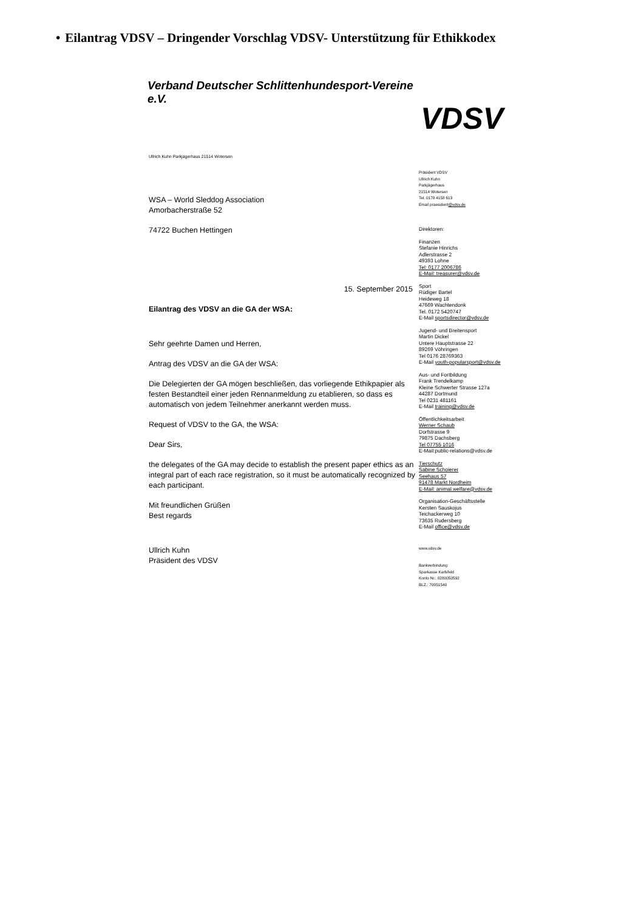• Eilantrag VDSV – Dringender Vorschlag VDSV- Unterstützung für Ethikkodex
Verband Deutscher Schlittenhundesport-Vereine e.V.
VDSV
Ullrich Kuhn Parkjägerhaus 21514 Wotersen
WSA – World Sleddog Association
Amorbacherstraße 52
74722 Buchen Hettingen
15. September 2015
Eilantrag des VDSV an die GA der WSA:
Sehr geehrte Damen und Herren,
Antrag des VDSV an die GA der WSA:
Die Delegierten der GA mögen beschließen, das vorliegende Ethikpapier als festen Bestandteil einer jeden Rennanmeldung zu etablieren, so dass es automatisch von jedem Teilnehmer anerkannt werden muss.
Request of VDSV to the GA, the WSA:
Dear Sirs,
the delegates of the GA may decide to establish the present paper ethics as an integral part of each race registration, so it must be automatically recognized by each participant.
Mit freundlichen Grüßen
Best regards
Ullrich Kuhn
Präsident des VDSV
Präsident VDSV
Ullrich Kuhn
Parkjägerhaus
21514 Wotersen
Tel. 0178 4158 613
Email praesident@vdsv.de
Direktoren:
Finanzen
Stefanie Hinrichs
Adlerstrasse 2
49393 Lohne
Tel: 0177 2006786
E-Mail: treasurer@vdsv.de
Sport
Rüdiger Bartel
Heideweg 18
47669 Wachtendonk
Tel. 0172 5420747
E-Mail sportsdirector@vdsv.de
Jugend- und Breitensport
Martin Dickel
Untere Hauptstrasse 22
89269 Vöhringen
Tel 0176 28769363
E-Mail youth-popularsport@vdsv.de
Aus- und Fortbildung
Frank Trendelkamp
Kleine Schwerter Strasse 127a
44287 Dortmund
Tel 0231 481161
E-Mail training@vdsv.de
Öffentlichkeitsarbeit
Werner Schaub
Dorfstrasse 9
79875 Dachsberg
Tel 07755 1016
E-Mail:public-relations@vdsv.de
Tierschutz
Sabine Schoierer
Seehaus 57
91478 Markt Nordheim
E-Mail: animal.welfare@vdsv.de
Organisation-Geschäftsstelle
Kersten Sauskojus
Teichackerweg 10
73635 Rudersberg
E-Mail office@vdsv.de
www.vdsv.de
Bankverbindung:
Sparkasse Karlsfeld
Konto Nr.: 0280050592
BLZ.: 70051540